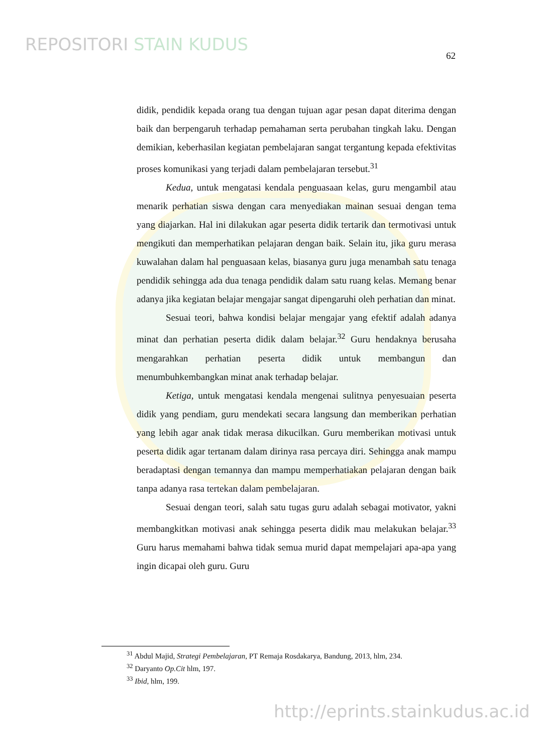REPOSITORI STAIN KUDUS
62
didik, pendidik kepada orang tua dengan tujuan agar pesan dapat diterima dengan baik dan berpengaruh terhadap pemahaman serta perubahan tingkah laku. Dengan demikian, keberhasilan kegiatan pembelajaran sangat tergantung kepada efektivitas proses komunikasi yang terjadi dalam pembelajaran tersebut.<sup>31</sup>
Kedua, untuk mengatasi kendala penguasaan kelas, guru mengambil atau menarik perhatian siswa dengan cara menyediakan mainan sesuai dengan tema yang diajarkan. Hal ini dilakukan agar peserta didik tertarik dan termotivasi untuk mengikuti dan memperhatikan pelajaran dengan baik. Selain itu, jika guru merasa kuwalahan dalam hal penguasaan kelas, biasanya guru juga menambah satu tenaga pendidik sehingga ada dua tenaga pendidik dalam satu ruang kelas. Memang benar adanya jika kegiatan belajar mengajar sangat dipengaruhi oleh perhatian dan minat.
Sesuai teori, bahwa kondisi belajar mengajar yang efektif adalah adanya minat dan perhatian peserta didik dalam belajar.<sup>32</sup> Guru hendaknya berusaha mengarahkan perhatian peserta didik untuk membangun dan menumbuhkembangkan minat anak terhadap belajar.
Ketiga, untuk mengatasi kendala mengenai sulitnya penyesuaian peserta didik yang pendiam, guru mendekati secara langsung dan memberikan perhatian yang lebih agar anak tidak merasa dikucilkan. Guru memberikan motivasi untuk peserta didik agar tertanam dalam dirinya rasa percaya diri. Sehingga anak mampu beradaptasi dengan temannya dan mampu memperhatiakan pelajaran dengan baik tanpa adanya rasa tertekan dalam pembelajaran.
Sesuai dengan teori, salah satu tugas guru adalah sebagai motivator, yakni membangkitkan motivasi anak sehingga peserta didik mau melakukan belajar.<sup>33</sup> Guru harus memahami bahwa tidak semua murid dapat mempelajari apa-apa yang ingin dicapai oleh guru. Guru
<sup>31</sup> Abdul Majid, Strategi Pembelajaran, PT Remaja Rosdakarya, Bandung, 2013, hlm, 234.
<sup>32</sup> Daryanto Op.Cit hlm, 197.
<sup>33</sup> Ibid, hlm, 199.
http://eprints.stainkudus.ac.id